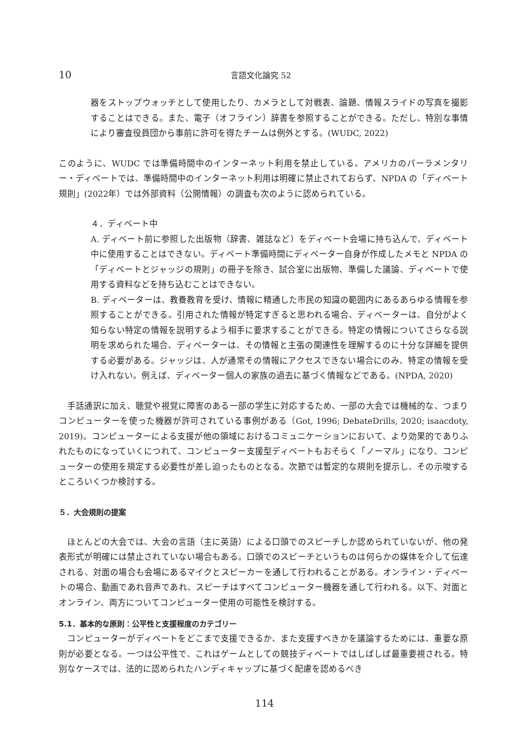10 言語文化論究 52
器をストップウォッチとして使用したり、カメラとして対戦表、論題、情報スライドの写真を撮影することはできる。また、電子（オフライン）辞書を参照することができる。ただし、特別な事情により審査役員団から事前に許可を得たチームは例外とする。(WUDC, 2022)
このように、WUDC では準備時間中のインターネット利用を禁止している。アメリカのパーラメンタリー・ディベートでは、準備時間中のインターネット利用は明確に禁止されておらず、NPDA の「ディベート規則」(2022年）では外部資料（公開情報）の調査も次のように認められている。
４．ディベート中
A. ディベート前に参照した出版物（辞書、雑誌など）をディベート会場に持ち込んで、ディベート中に使用することはできない。ディベート準備時間にディベーター自身が作成したメモと NPDA の「ディベートとジャッジの規則」の冊子を除き、試合室に出版物、準備した議論、ディベートで使用する資料などを持ち込むことはできない。
B. ディベーターは、教養教育を受け、情報に精通した市民の知識の範囲内にあるあらゆる情報を参照することができる。引用された情報が特定すぎると思われる場合、ディベーターは、自分がよく知らない特定の情報を説明するよう相手に要求することができる。特定の情報についてさらなる説明を求められた場合、ディベーターは、その情報と主張の関連性を理解するのに十分な詳細を提供する必要がある。ジャッジは、人が通常その情報にアクセスできない場合にのみ、特定の情報を受け入れない。例えば、ディベーター個人の家族の過去に基づく情報などである。(NPDA, 2020)
　手話通訳に加え、聴覚や視覚に障害のある一部の学生に対応するため、一部の大会では機械的な、つまりコンピューターを使った機器が許可されている事例がある（Got, 1996; DebateDrills, 2020; isaacdoty, 2019)。コンピューターによる支援が他の領域におけるコミュニケーションにおいて、より効果的でありふれたものになっていくにつれて、コンピューター支援型ディベートもおそらく「ノーマル」になり、コンピューターの使用を規定する必要性が差し迫ったものとなる。次節では暫定的な規則を提示し、その示唆するところいくつか検討する。
５．大会規則の提案
　ほとんどの大会では、大会の言語（主に英語）による口頭でのスピーチしか認められていないが、他の発表形式が明確には禁止されていない場合もある。口頭でのスピーチというものは何らかの媒体を介して伝達される、対面の場合も会場にあるマイクとスピーカーを通して行われることがある。オンライン・ディベートの場合、動画であれ音声であれ、スピーチはすべてコンピューター機器を通して行われる。以下、対面とオンライン、両方についてコンピューター使用の可能性を検討する。
5.1．基本的な原則：公平性と支援程度のカテゴリー
　コンピューターがディベートをどこまで支援できるか、また支援すべきかを議論するためには、重要な原則が必要となる。一つは公平性で、これはゲームとしての競技ディベートではしばしば最重要視される。特別なケースでは、法的に認められたハンディキャップに基づく配慮を認めるべき
114